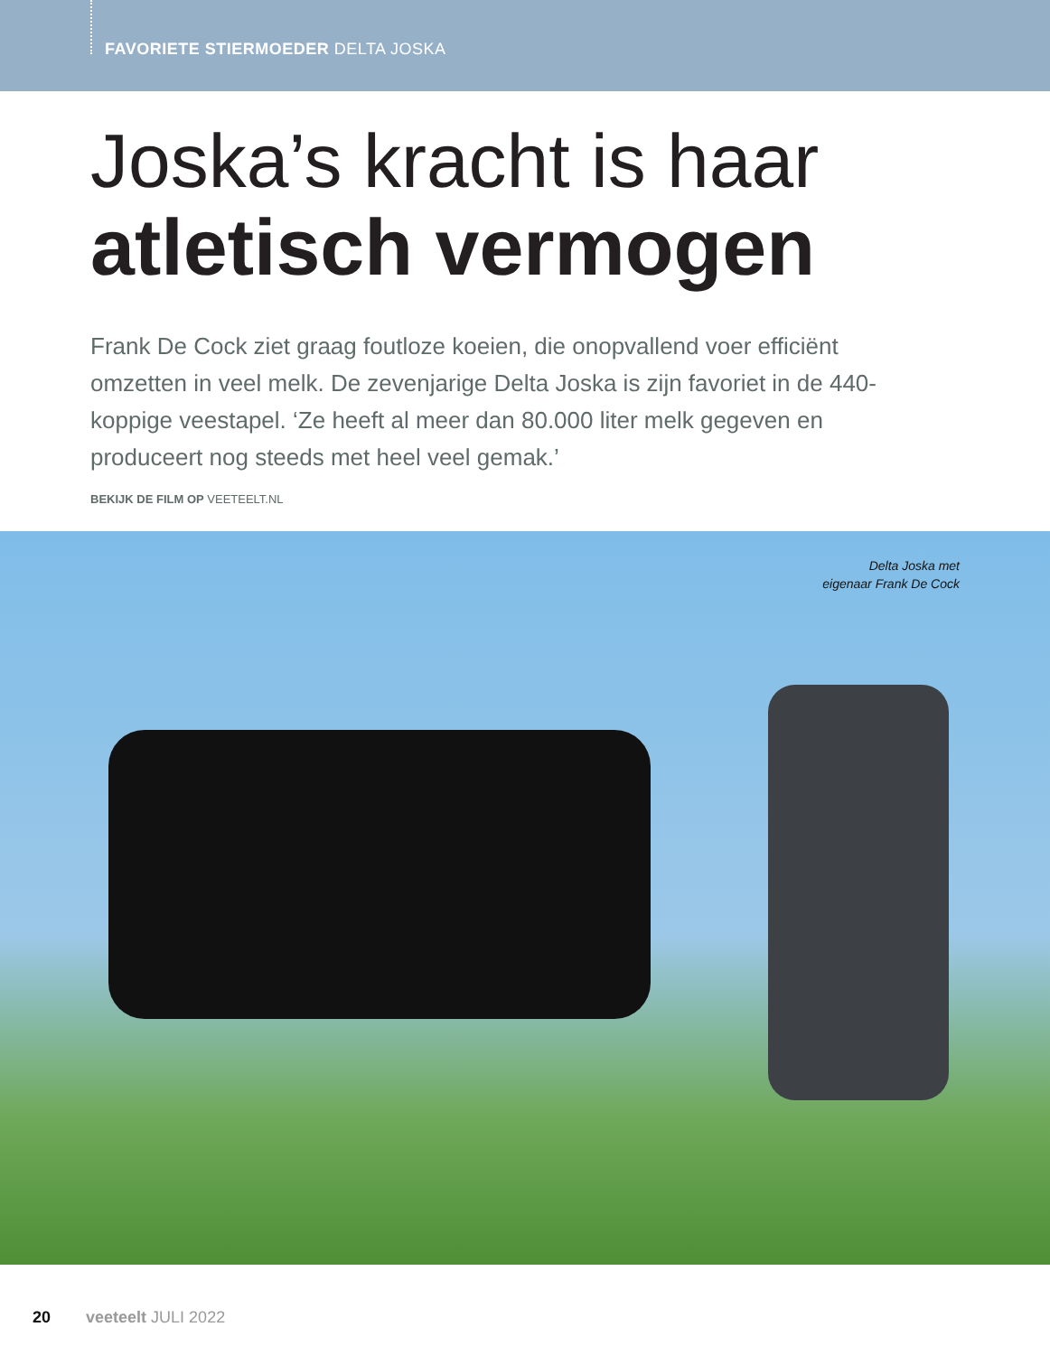FAVORIETE STIERMOEDER DELTA JOSKA
Joska’s kracht is haar
atletisch vermogen
Frank De Cock ziet graag foutloze koeien, die onopvallend voer efficiënt omzetten in veel melk. De zevenjarige Delta Joska is zijn favoriet in de 440-koppige veestapel. ‘Ze heeft al meer dan 80.000 liter melk gegeven en produceert nog steeds met heel veel gemak.’
BEKIJK DE FILM OP VEETEELT.NL
Delta Joska met
eigenaar Frank De Cock
20 veeteelt JULI 2022